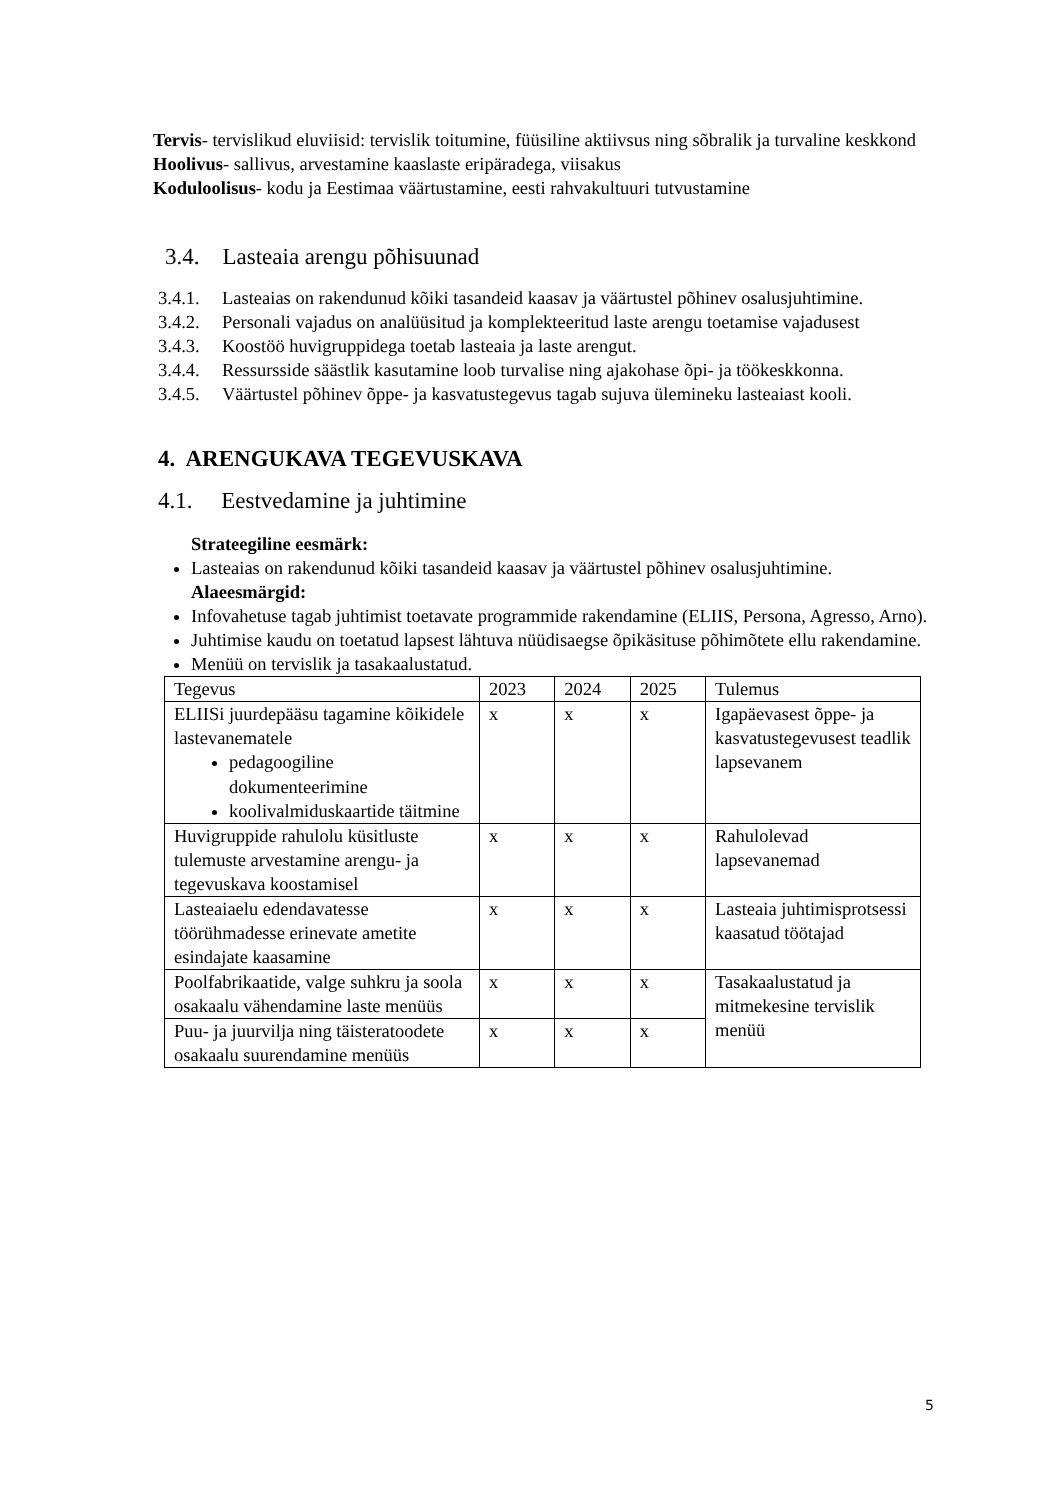Tervis- tervislikud eluviisid: tervislik toitumine, füüsiline aktiivsus ning sõbralik ja turvaline keskkond
Hoolivus- sallivus, arvestamine kaaslaste eripäradega, viisakus
Koduloolisus- kodu ja Eestimaa väärtustamine, eesti rahvakultuuri tutvustamine
3.4. Lasteaia arengu põhisuunad
3.4.1. Lasteaias on rakendunud kõiki tasandeid kaasav ja väärtustel põhinev osalusjuhtimine.
3.4.2. Personali vajadus on analüüsitud ja komplekteeritud laste arengu toetamise vajadusest
3.4.3. Koostöö huvigruppidega toetab lasteaia ja laste arengut.
3.4.4. Ressursside säästlik kasutamine loob turvalise ning ajakohase õpi- ja töökeskkonna.
3.4.5. Väärtustel põhinev õppe- ja kasvatustegevus tagab sujuva ülemineku lasteaiast kooli.
4. ARENGUKAVA TEGEVUSKAVA
4.1. Eestvedamine ja juhtimine
Strateegiline eesmärk:
Lasteaias on rakendunud kõiki tasandeid kaasav ja väärtustel põhinev osalusjuhtimine.
Alaeesmärgid:
Infovahetuse tagab juhtimist toetavate programmide rakendamine (ELIIS, Persona, Agresso, Arno).
Juhtimise kaudu on toetatud lapsest lähtuva nüüdisaegse õpikäsituse põhimõtete ellu rakendamine.
Menüü on tervislik ja tasakaalustatud.
| Tegevus | 2023 | 2024 | 2025 | Tulemus |
| ELIISi juurdepääsu tagamine kõikidele lastevanematele pedagoogiline dokumenteerimine koolivalmiduskaartide täitmine | x | x | x | Igapäevasest õppe- ja kasvatustegevusest teadlik lapsevanem |
| Huvigruppide rahulolu küsitluste tulemuste arvestamine arengu- ja tegevuskava koostamisel | x | x | x | Rahulolevad lapsevanemad |
| Lasteaiaelu edendavatesse töörühmadesse erinevate ametite esindajate kaasamine | x | x | x | Lasteaia juhtimisprotsessi kaasatud töötajad |
| Poolfabrikaatide, valge suhkru ja soola osakaalu vähendamine laste menüüs | x | x | x | Tasakaalustatud ja mitmekesine tervislik menüü |
| Puu- ja juurvilja ning täisteratoodete osakaalu suurendamine menüüs | x | x | x | |
5